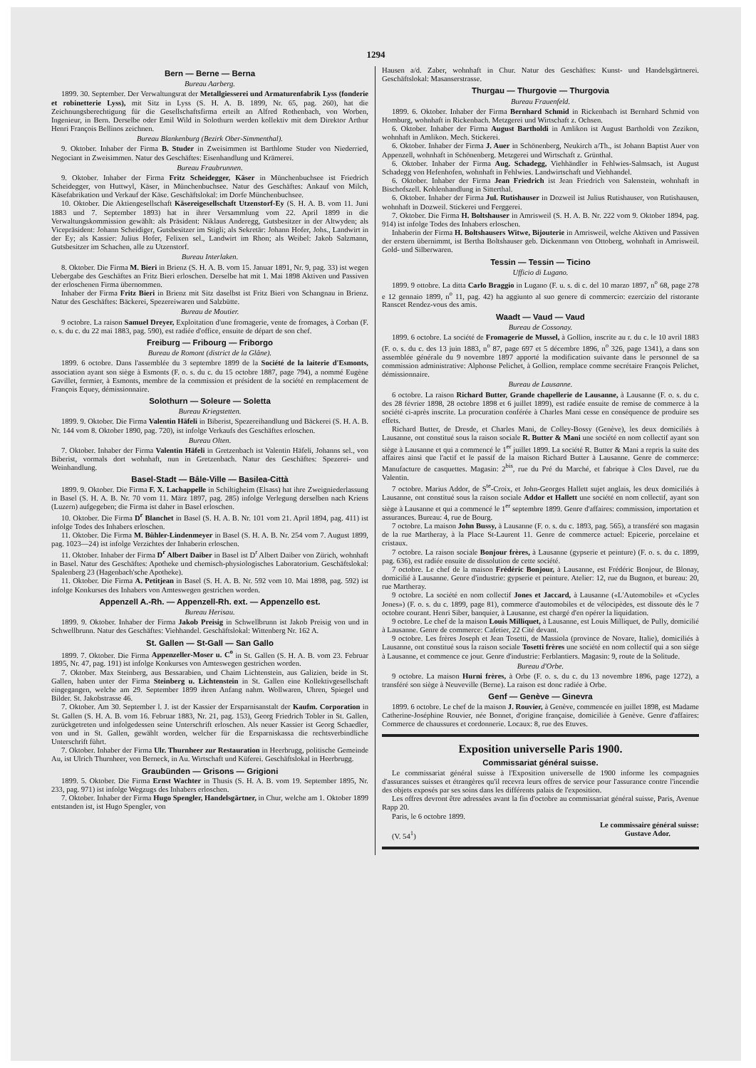1294
Bern — Berne — Berna
Bureau Aarberg.
1899. 30. September. Der Verwaltungsrat der Metallgiesserei und Armaturenfabrik Lyss (fonderie et robinetterie Lyss), mit Sitz in Lyss (S. H. A. B. 1899, Nr. 65, pag. 260), hat die Zeichnungsberechtigung für die Gesellschaftsfirma erteilt an Alfred Rothenbach, von Worben, Ingenieur, in Bern. Derselbe oder Emil Wild in Solothurn werden kollektiv mit dem Direktor Arthur Henri François Bellinos zeichnen.
Bureau Blankenburg (Bezirk Ober-Simmenthal).
9. Oktober. Inhaber der Firma B. Studer in Zweisimmen ist Barthlome Studer von Niederried, Negociant in Zweisimmen. Natur des Geschäftes: Eisenhandlung und Krämerei.
Bureau Fraubrunnen.
9. Oktober. Inhaber der Firma Fritz Scheidegger, Käser in Münchenbuchsee ist Friedrich Scheidegger, von Huttwyl, Käser, in Münchenbuchsee. Natur des Geschäftes: Ankauf von Milch, Käsefabrikation und Verkauf der Käse. Geschäftslokal: im Dorfe Münchenbuchsee.
10. Oktober. Die Aktiengesellschaft Käsereigesellschaft Utzenstorf-Ey (S. H. A. B. vom 11. Juni 1883 und 7. September 1893) hat in ihrer Versammlung vom 22. April 1899 in die Verwaltungskommission gewählt: als Präsident: Niklaus Anderegg, Gutsbesitzer in der Altwyden; als Vicepräsident: Johann Scheidiger, Gutsbesitzer im Stigli; als Sekretär: Johann Hofer, Johs., Landwirt in der Ey; als Kassier: Julius Hofer, Felixen sel., Landwirt im Rhon; als Weibel: Jakob Salzmann, Gutsbesitzer im Schachen, alle zu Utzenstorf.
Bureau Interlaken.
8. Oktober. Die Firma M. Bieri in Brienz (S. H. A. B. vom 15. Januar 1891, Nr. 9, pag. 33) ist wegen Uebergabe des Geschäftes an Fritz Bieri erloschen. Derselbe hat mit 1. Mai 1898 Aktiven und Passiven der erloschenen Firma übernommen.
Inhaber der Firma Fritz Bieri in Brienz mit Sitz daselbst ist Fritz Bieri von Schangnau in Brienz. Natur des Geschäftes: Bäckerei, Spezereiwaren und Salzbütte.
Bureau de Moutier.
9 octobre. La raison Samuel Dreyer, Exploitation d'une fromagerie, vente de fromages, à Corban (F. o. s. du c. du 22 mai 1883, pag. 590), est radiée d'office, ensuite de départ de son chef.
Freiburg — Fribourg — Friborgo
Bureau de Romont (district de la Glâne).
1899. 6 octobre. Dans l'assemblée du 3 septembre 1899 de la Société de la laiterie d'Esmonts, association ayant son siège à Esmonts (F. o. s. du c. du 15 octobre 1887, page 794), a nommé Eugène Gavillet, fermier, à Esmonts, membre de la commission et président de la société en remplacement de François Equey, démissionnaire.
Solothurn — Soleure — Soletta
Bureau Kriegstetten.
1899. 9. Oktober. Die Firma Valentin Häfeli in Biberist, Spezereihandlung und Bäckerei (S. H. A. B. Nr. 144 vom 8. Oktober 1890, pag. 720), ist infolge Verkaufs des Geschäftes erloschen.
Bureau Olten.
7. Oktober. Inhaber der Firma Valentin Häfeli in Gretzenbach ist Valentin Häfeli, Johanns sel., von Biberist, vormals dort wohnhaft, nun in Gretzenbach. Natur des Geschäftes: Spezerei- und Weinhandlung.
Basel-Stadt — Bâle-Ville — Basilea-Città
1899. 9. Oktober. Die Firma F. X. Lachappelle in Schiltigheim (Elsass) hat ihre Zweigniederlassung in Basel (S. H. A. B. Nr. 70 vom 11. März 1897, pag. 285) infolge Verlegung derselben nach Kriens (Luzern) aufgegeben; die Firma ist daher in Basel erloschen.
10. Oktober. Die Firma D<sup>r</sup> Blanchet in Basel (S. H. A. B. Nr. 101 vom 21. April 1894, pag. 411) ist infolge Todes des Inhabers erloschen.
11. Oktober. Die Firma M. Bühler-Lindenmeyer in Basel (S. H. A. B. Nr. 254 vom 7. August 1899, pag. 1023—24) ist infolge Verzichtes der Inhaberin erloschen.
11. Oktober. Inhaber der Firma D<sup>r</sup> Albert Daiber in Basel ist D<sup>r</sup> Albert Daiber von Zürich, wohnhaft in Basel. Natur des Geschäftes: Apotheke und chemisch-physiologisches Laboratorium. Geschäftslokal: Spalenberg 23 (Hagenbach'sche Apotheke).
11. Oktober. Die Firma A. Petitjean in Basel (S. H. A. B. Nr. 592 vom 10. Mai 1898, pag. 592) ist infolge Konkurses des Inhabers von Amteswegen gestrichen worden.
Appenzell A.-Rh. — Appenzell-Rh. ext. — Appenzello est.
Bureau Herisau.
1899. 9. Oktober. Inhaber der Firma Jakob Preisig in Schwellbrunn ist Jakob Preisig von und in Schwellbrunn. Natur des Geschäftes: Viehhandel. Geschäftslokal: Wittenberg Nr. 162 A.
St. Gallen — St-Gall — San Gallo
1899. 7. Oktober. Die Firma Appenzeller-Moser u. C<sup>o</sup> in St. Gallen (S. H. A. B. vom 23. Februar 1895, Nr. 47, pag. 191) ist infolge Konkurses von Amteswegen gestrichen worden.
7. Oktober. Max Steinberg, aus Bessarabien, und Chaim Lichtenstein, aus Galizien, beide in St. Gallen, haben unter der Firma Steinberg u. Lichtenstein in St. Gallen eine Kollektivgesellschaft eingegangen, welche am 29. September 1899 ihren Anfang nahm. Wollwaren, Uhren, Spiegel und Bilder. St. Jakobstrasse 46.
7. Oktober. Am 30. September l. J. ist der Kassier der Ersparnisanstalt der Kaufm. Corporation in St. Gallen (S. H. A. B. vom 16. Februar 1883, Nr. 21, pag. 153), Georg Friedrich Tobler in St. Gallen, zurückgetreten und infolgedessen seine Unterschrift erloschen. Als neuer Kassier ist Georg Schaedler, von und in St. Gallen, gewählt worden, welcher für die Ersparniskassa die rechtsverbindliche Unterschrift führt.
7. Oktober. Inhaber der Firma Ulr. Thurnheer zur Restauration in Heerbrugg, politische Gemeinde Au, ist Ulrich Thurnheer, von Berneck, in Au. Wirtschaft und Küferei. Geschäftslokal in Heerbrugg.
Graubünden — Grisons — Grigioni
1899. 5. Oktober. Die Firma Ernst Wachter in Thusis (S. H. A. B. vom 19. September 1895, Nr. 233, pag. 971) ist infolge Wegzugs des Inhabers erloschen.
7. Oktober. Inhaber der Firma Hugo Spengler, Handelsgärtner, in Chur, welche am 1. Oktober 1899 entstanden ist, ist Hugo Spengler, von
Hausen a/d. Zaber, wohnhaft in Chur. Natur des Geschäftes: Kunst- und Handelsgärtnerei. Geschäftslokal: Masanserstrasse.
Thurgau — Thurgovie — Thurgovia
Bureau Frauenfeld.
1899. 6. Oktober. Inhaber der Firma Bernhard Schmid in Rickenbach ist Bernhard Schmid von Homburg, wohnhaft in Rickenbach. Metzgerei und Wirtschaft z. Ochsen.
6. Oktober. Inhaber der Firma August Bartholdi in Amlikon ist August Bartholdi von Zezikon, wohnhaft in Amlikon. Mech. Stickerei.
6. Oktober. Inhaber der Firma J. Auer in Schönenberg, Neukirch a/Th., ist Johann Baptist Auer von Appenzell, wohnhaft in Schönenberg. Metzgerei und Wirtschaft z. Grünthal.
6. Oktober. Inhaber der Firma Aug. Schadegg, Viehhändler in Fehlwies-Salmsach, ist August Schadegg von Hefenhofen, wohnhaft in Fehlwies. Landwirtschaft und Viehhandel.
6. Oktober. Inhaber der Firma Jean Friedrich ist Jean Friedrich von Salenstein, wohnhaft in Bischofszell. Kohlenhandlung in Sitterthal.
6. Oktober. Inhaber der Firma Jul. Rutishauser in Dozweil ist Julius Rutishauser, von Rutishausen, wohnhaft in Dozweil. Stickerei und Ferggerei.
7. Oktober. Die Firma H. Boltshauser in Amrisweil (S. H. A. B. Nr. 222 vom 9. Oktober 1894, pag. 914) ist infolge Todes des Inhabers erloschen.
Inhaberin der Firma H. Boltshausers Witwe, Bijouterie in Amrisweil, welche Aktiven und Passiven der erstern übernimmt, ist Bertha Boltshauser geb. Dickenmann von Ottoberg, wohnhaft in Amrisweil. Gold- und Silberwaren.
Tessin — Tessin — Ticino
Ufficio di Lugano.
1899. 9 ottobre. La ditta Carlo Braggio in Lugano (F. u. s. di c. del 10 marzo 1897, n<sup>o</sup> 68, page 278 e 12 gennaio 1899, n<sup>o</sup> 11, pag. 42) ha aggiunto al suo genere di commercio: ezercizio del ristorante Ranscet Rendez-vous des amis.
Waadt — Vaud — Vaud
Bureau de Cossonay.
1899. 6 octobre. La société de Fromagerie de Mussel, à Gollion, inscrite au r. du c. le 10 avril 1883 (F. o. s. du c. des 13 juin 1883, n<sup>o</sup> 87, page 697 et 5 décembre 1896, n<sup>o</sup> 326, page 1341), a dans son assemblée générale du 9 novembre 1897 apporté la modification suivante dans le personnel de sa commission administrative: Alphonse Pelichet, à Gollion, remplace comme secrétaire François Pelichet, démissionnaire.
Bureau de Lausanne.
6 octobre. La raison Richard Butter, Grande chapellerie de Lausanne, à Lausanne (F. o. s. du c. des 28 février 1898, 28 octobre 1898 et 6 juillet 1899), est radiée ensuite de remise de commerce à la société ci-après inscrite. La procuration conférée à Charles Mani cesse en conséquence de produire ses effets.
Richard Butter, de Dresde, et Charles Mani, de Colley-Bossy (Genève), les deux domiciliés à Lausanne, ont constitué sous la raison sociale R. Butter & Mani une société en nom collectif ayant son siège à Lausanne et qui a commencé le 1<sup>er</sup> juillet 1899. La société R. Butter & Mani a repris la suite des affaires ainsi que l'actif et le passif de la maison Richard Butter à Lausanne. Genre de commerce: Manufacture de casquettes. Magasin: 2<sup>bis</sup>, rue du Pré du Marché, et fabrique à Clos Davel, rue du Valentin.
7 octobre. Marius Addor, de S<sup>te</sup>-Croix, et John-Georges Hallett sujet anglais, les deux domiciliés à Lausanne, ont constitué sous la raison sociale Addor et Hallett une société en nom collectif, ayant son siège à Lausanne et qui a commencé le 1<sup>er</sup> septembre 1899. Genre d'affaires: commission, importation et assurances. Bureau: 4, rue de Bourg.
7 octobre. La maison John Bussy, à Lausanne (F. o. s. du c. 1893, pag. 565), a transféré son magasin de la rue Martheray, à la Place St-Laurent 11. Genre de commerce actuel: Epicerie, porcelaine et cristaux.
7 octobre. La raison sociale Bonjour frères, à Lausanne (gypserie et peinture) (F. o. s. du c. 1899, pag. 636), est radiée ensuite de dissolution de cette société.
7 octobre. Le chef de la maison Frédéric Bonjour, à Lausanne, est Frédéric Bonjour, de Blonay, domicilié à Lausanne. Genre d'industrie: gypserie et peinture. Atelier: 12, rue du Bugnon, et bureau: 20, rue Martheray.
9 octobre. La société en nom collectif Jones et Jaccard, à Lausanne («L'Automobile» et «Cycles Jones») (F. o. s. du c. 1899, page 81), commerce d'automobiles et de vélocipèdes, est dissoute dès le 7 octobre courant. Henri Siber, banquier, à Lausanne, est chargé d'en opérer la liquidation.
9 octobre. Le chef de la maison Louis Milliquet, à Lausanne, est Louis Milliquet, de Pully, domicilié à Lausanne. Genre de commerce: Cafetier, 22 Cité devant.
9 octobre. Les frères Joseph et Jean Tosetti, de Massiola (province de Novare, Italie), domiciliés à Lausanne, ont constitué sous la raison sociale Tosetti frères une société en nom collectif qui a son siège à Lausanne, et commence ce jour. Genre d'industrie: Ferblantiers. Magasin: 9, route de la Solitude.
Bureau d'Orbe.
9 octobre. La maison Hurni frères, à Orbe (F. o. s. du c. du 13 novembre 1896, page 1272), a transféré son siège à Neuveville (Berne). La raison est donc radiée à Orbe.
Genf — Genève — Ginevra
1899. 6 octobre. Le chef de la maison J. Rouvier, à Genève, commencée en juillet 1898, est Madame Catherine-Joséphine Rouvier, née Bonnet, d'origine française, domiciliée à Genève. Genre d'affaires: Commerce de chaussures et cordonnerie. Locaux: 8, rue des Etuves.
Exposition universelle Paris 1900.
Commissariat général suisse.
Le commissariat général suisse à l'Exposition universelle de 1900 informe les compagnies d'assurances suisses et étrangères qu'il recevra leurs offres de service pour l'assurance contre l'incendie des objets exposés par ses soins dans les différents palais de l'exposition.
Les offres devront être adressées avant la fin d'octobre au commissariat général suisse, Paris, Avenue Rapp 20.
Paris, le 6 octobre 1899.
Le commissaire général suisse:
(V. 54<sup>1</sup>) Gustave Ador.